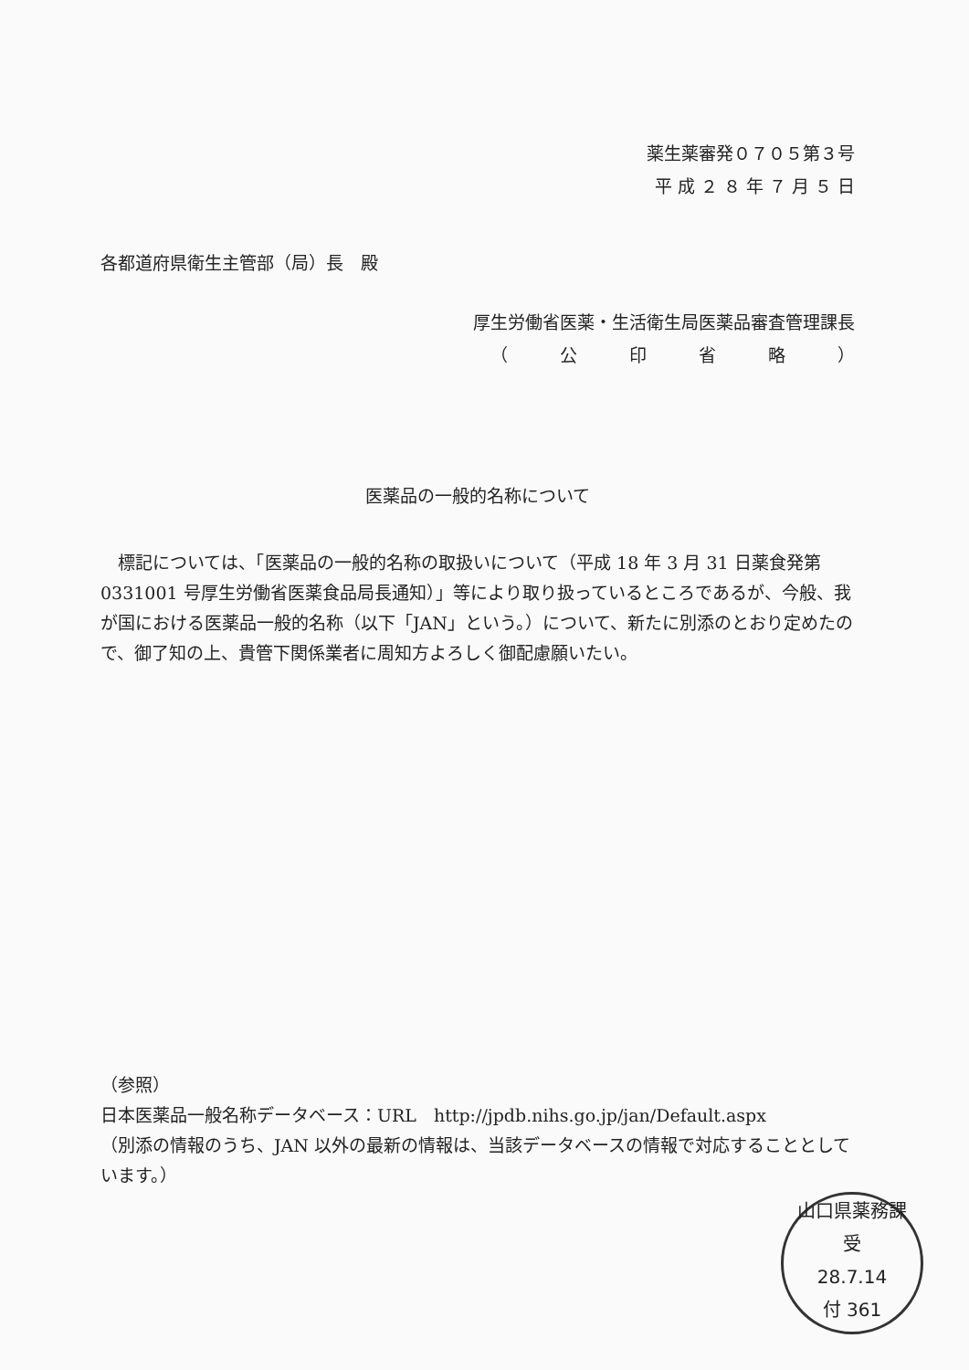薬生薬審発０７０５第３号
平 成 ２ ８ 年 ７ 月 ５ 日
各都道府県衛生主管部（局）長　殿
厚生労働省医薬・生活衛生局医薬品審査管理課長
（　　　公　　　印　　　省　　　略　　　）
医薬品の一般的名称について
　標記については、「医薬品の一般的名称の取扱いについて（平成 18 年 3 月 31 日薬食発第 0331001 号厚生労働省医薬食品局長通知）」等により取り扱っているところであるが、今般、我が国における医薬品一般的名称（以下「JAN」という。）について、新たに別添のとおり定めたので、御了知の上、貴管下関係業者に周知方よろしく御配慮願いたい。
（参照）
日本医薬品一般名称データベース：URL　http://jpdb.nihs.go.jp/jan/Default.aspx
（別添の情報のうち、JAN 以外の最新の情報は、当該データベースの情報で対応することとしています。）
山口県薬務課
受
28.7.14
付 361